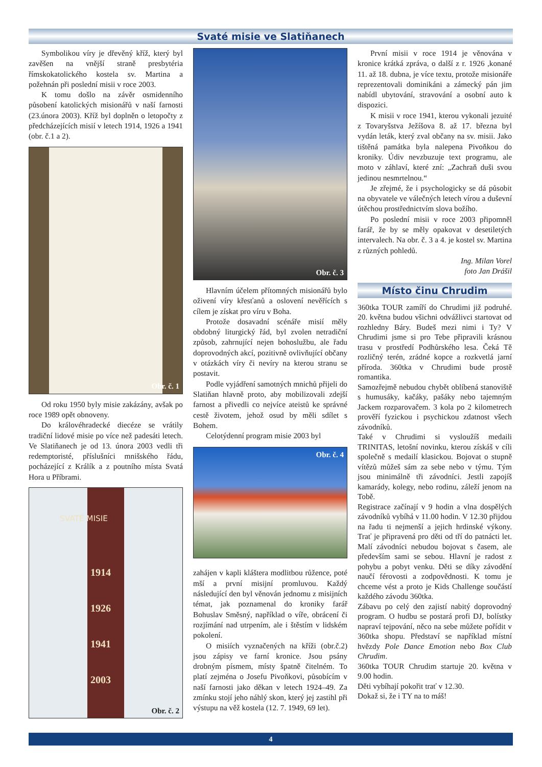Svaté misie ve Slatiňanech
Symbolikou víry je dřevěný kříž, který byl zavěšen na vnější straně presbytéria římskokatolického kostela sv. Martina a požehnán při poslední misii v roce 2003.
K tomu došlo na závěr osmidenního působení katolických misionářů v naší farnosti (23.února 2003). Kříž byl doplněn o letopočty z předcházejících misií v letech 1914, 1926 a 1941 (obr. č.1 a 2).
Obr. č. 1
Od roku 1950 byly misie zakázány, avšak po roce 1989 opět obnoveny.
Do královéhradecké diecéze se vrátily tradiční lidové misie po více než padesáti letech. Ve Slatiňanech je od 13. února 2003 vedli tři redemptoristé, příslušníci mnišského řádu, pocházející z Králík a z poutního místa Svatá Hora u Příbrami.
Obr. č. 2
SVATÉ MISIE
1914
1926
1941
2003
Obr. č. 3
Hlavním účelem přítomných misionářů bylo oživení víry křesťanů a oslovení nevěřících s cílem je získat pro víru v Boha.
Protože dosavadní scénáře misií měly obdobný liturgický řád, byl zvolen netradiční způsob, zahrnující nejen bohoslužbu, ale řadu doprovodných akcí, pozitivně ovlivňující občany v otázkách víry či nevíry na kterou stranu se postavit.
Podle vyjádření samotných mnichů přijeli do Slatiňan hlavně proto, aby mobilizovali zdejší farnost a přivedli co nejvíce ateistů ke správné cestě životem, jehož osud by měli sdílet s Bohem.
Celotýdenní program misie 2003 byl
Obr. č. 4
zahájen v kapli kláštera modlitbou růžence, poté mší a první misijní promluvou. Každý následující den byl věnován jednomu z misijních témat, jak poznamenal do kroniky farář Bohuslav Směsný, například o víře, obrácení či rozjímání nad utrpením, ale i štěstím v lidském pokolení.
O misiích vyznačených na kříži (obr.č.2) jsou zápisy ve farní kronice. Jsou psány drobným písmem, místy špatně čitelném. To platí zejména o Josefu Pivoňkovi, působícím v naší farnosti jako děkan v letech 1924–49. Za zmínku stojí jeho náhlý skon, který jej zastihl při výstupu na věž kostela (12. 7. 1949, 69 let).
První misii v roce 1914 je věnována v kronice krátká zpráva, o další z r. 1926 ,konané 11. až 18. dubna, je více textu, protože misionáře reprezentovali dominikáni a zámecký pán jim nabídl ubytování, stravování a osobní auto k dispozici.
K misii v roce 1941, kterou vykonali jezuité z Tovaryšstva Ježíšova 8. až 17. března byl vydán leták, který zval občany na sv. misii. Jako tištěná památka byla nalepena Pivoňkou do kroniky. Údiv nevzbuzuje text programu, ale moto v záhlaví, které zní: „Zachraň duši svou jedinou nesmrtelnou.“
Je zřejmé, že i psychologicky se dá působit na obyvatele ve válečných letech vírou a duševní útěchou prostřednictvím slova božího.
Po poslední misii v roce 2003 připomněl farář, že by se měly opakovat v desetiletých intervalech. Na obr. č. 3 a 4. je kostel sv. Martina z různých pohledů.
Ing. Milan Vorel
foto Jan Drášil
Místo činu Chrudim
360tka TOUR zamíří do Chrudimi již podruhé. 20. května budou všichni odvážlivci startovat od rozhledny Báry. Budeš mezi nimi i Ty? V Chrudimi jsme si pro Tebe připravili krásnou trasu v prostředí Podhůrského lesa. Čeká Tě rozličný terén, zrádné kopce a rozkvetlá jarní příroda. 360tka v Chrudimi bude prostě romantika.
Samozřejmě nebudou chybět oblíbená stanoviště s humusáky, kačáky, pašáky nebo tajemným Jackem rozparovačem. 3 kola po 2 kilometrech prověří fyzickou i psychickou zdatnost všech závodníků.
Také v Chrudimi si vysloužíš medaili TRINITAS, letošní novinku, kterou získáš v cíli společně s medailí klasickou. Bojovat o stupně vítězů můžeš sám za sebe nebo v týmu. Tým jsou minimálně tři závodníci. Jestli zapojíš kamarády, kolegy, nebo rodinu, záleží jenom na Tobě.
Registrace začínají v 9 hodin a vlna dospělých závodníků vybíhá v 11.00 hodin. V 12.30 přijdou na řadu ti nejmenší a jejich hrdinské výkony. Trať je připravená pro děti od tří do patnácti let. Malí závodníci nebudou bojovat s časem, ale především sami se sebou. Hlavní je radost z pohybu a pobyt venku. Děti se díky závodění naučí férovosti a zodpovědnosti. K tomu je chceme vést a proto je Kids Challenge součástí každého závodu 360tka.
Zábavu po celý den zajistí nabitý doprovodný program. O hudbu se postará profi DJ, bolístky napraví tejpování, něco na sebe můžete pořídit v 360tka shopu. Představí se například místní hvězdy Pole Dance Emotion nebo Box Club Chrudim.
360tka TOUR Chrudim startuje 20. května v 9.00 hodin.
Děti vybíhají pokořit trať v 12.30.
Dokaž si, že i TY na to máš!
4